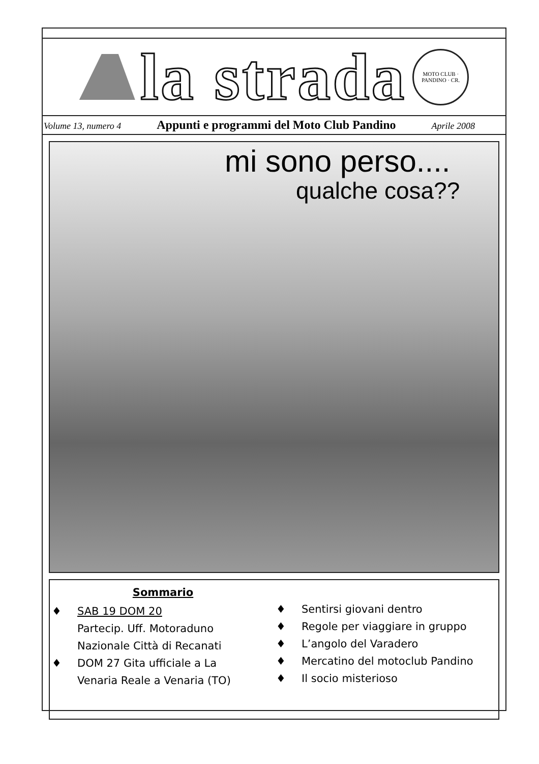la strada
MOTO CLUB · PANDINO · CR.
Volume 13, numero 4 Appunti e programmi del Moto Club Pandino Aprile 2008
mi sono perso....
qualche cosa??
Sommario
♦ SAB 19 DOM 20
Partecip. Uff. Motoraduno
Nazionale Città di Recanati
♦ DOM 27 Gita ufficiale a La
Venaria Reale a Venaria (TO)
♦ Sentirsi giovani dentro
♦ Regole per viaggiare in gruppo
♦ L’angolo del Varadero
♦ Mercatino del motoclub Pandino
♦ Il socio misterioso